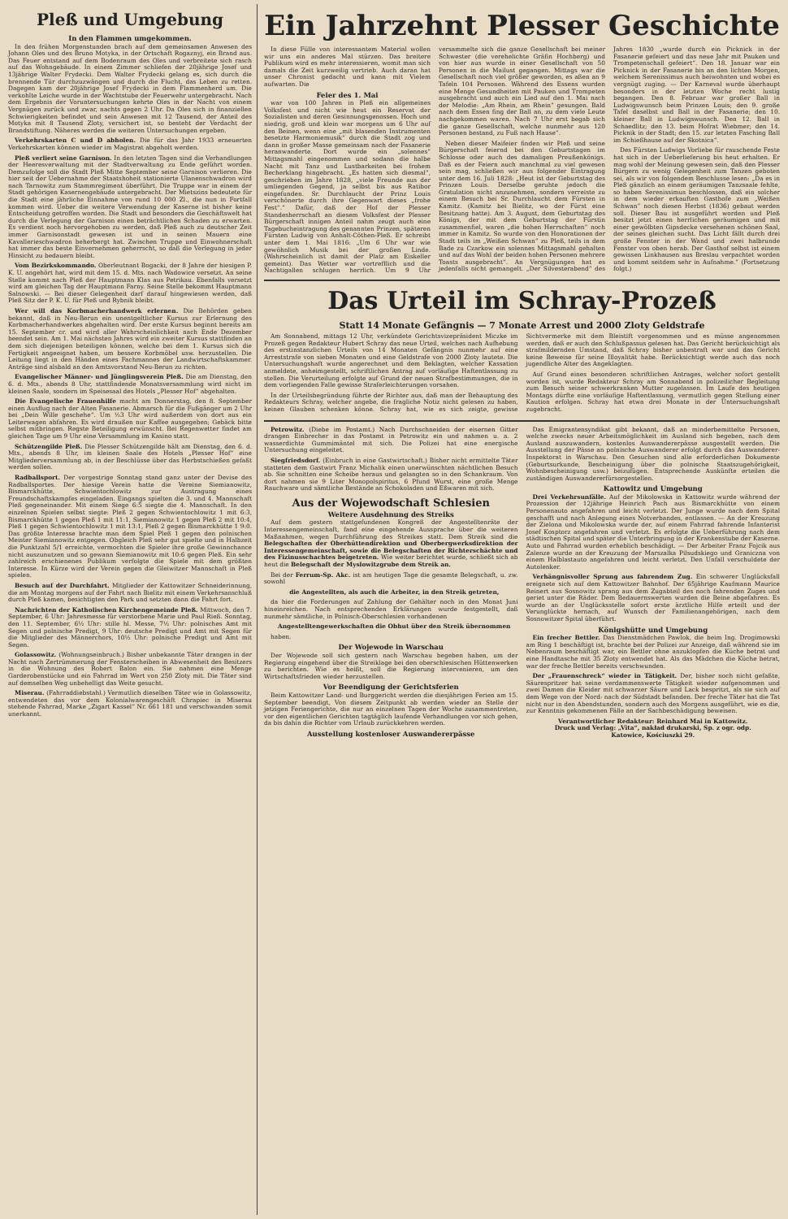Pleß und Umgebung
In den Flammen umgekommen.
In den frühen Morgenstunden brach auf dem gemeinsamen Anwesen des Johann Oles und des Bruno Motyka, in der Ortschaft Rogaznyj, ein Brand aus. Das Feuer entstand auf dem Bodenraum des Oles und verbreitete sich rasch auf das Wohngebäude. In einem Zimmer schliefen der 20jährige Josef und 13jährige Walter Frydecki. Dem Walter Frydecki gelang es, sich durch die brennende Tür durchzuzwängen und durch die Flucht, das Leben zu retten. Dagegen kam der 20jährige Josef Frydecki in dem Flammenherd um. Die verkohlte Leiche wurde in der Wachtstube der Feuerwehr untergebracht. Nach dem Ergebnis der Voruntersuchungen kehrte Oles in der Nacht von einem Vergnügen zurück und zwar, nachts gegen 2 Uhr. Da Oles sich in finanziellen Schwierigkeiten befindet und sein Anwesen mit 12 Tausend, der Anteil des Motyka mit 8 Tausend Zloty, versichert ist, so besteht der Verdacht der Brandstiftung. Näheres werden die weiteren Untersuchungen ergeben.
Verkehrskarten C und D abholen. Die für das Jahr 1933 erneuerten Verkehrskarten können wieder im Magistrat abgeholt werden.
Pleß verliert seine Garnison. In den letzten Tagen sind die Verhandlungen der Heeresverwaltung mit der Stadtverwaltung zu Ende geführt worden. Demzufolge soll die Stadt Pleß Mitte September seine Garnison verlieren. Die hier seit der Uebernahme der Staatshoheit stationierte Ulanenschwadron wird nach Tarnowitz zum Stammregiment überführt. Die Truppe war in einem der Stadt gehörigen Kasernengebäude untergebracht. Der Mietszins bedeutete für die Stadt eine jährliche Einnahme von rund 10 000 Zl., die nun in Fortfall kommen wird. Ueber die weitere Verwendung der Kaserne ist bisher keine Entscheidung getroffen worden. Die Stadt und besonders die Geschäftswelt hat durch die Verlegung der Garnison einen beträchtlichen Schaden zu erwarten. Es verdient noch hervorgehoben zu werden, daß Pleß auch zu deutscher Zeit immer Garnisonstadt gewesen ist und in seinen Mauern eine Kavallerieschwadron beherbergt hat. Zwischen Truppe und Einwohnerschaft hat immer das beste Einvernehmen geherrscht, so daß die Verlegung in jeder Hinsicht zu bedauern bleibt.
Vom Bezirkskommando. Oberleutnant Bogacki, der 8 Jahre der hiesigen P. K. U. angehört hat, wird mit dem 15. d. Mts. nach Wadowice versetzt. An seine Stelle kommt nach Pleß der Hauptmann Klas aus Petrikau. Ebenfalls versetzt wird am gleichen Tag der Hauptmann Farny. Seine Stelle bekommt Hauptmann Salnowski. — Bei dieser Gelegenheit darf darauf hingewiesen werden, daß Pleß Sitz der P. K. U. für Pleß und Rybnik bleibt.
Wer will das Korbmacherhandwerk erlernen. Die Behörden geben bekannt, daß in Neu-Berun ein unentgeltlicher Kursus zur Erlernung des Korbmacherhandwerkes abgehalten wird. Der erste Kursus beginnt bereits am 15. September cr. und wird aller Wahrscheinlichkeit nach Ende Dezember beendet sein. Am 1. Mai nächsten Jahres wird ein zweiter Kursus stattfinden an dem sich diejenigen beteiligen können, welche bei dem 1. Kursus sich die Fertigkeit angeeignet haben, um bessere Korbmöbel usw. herzustellen. Die Leitung liegt in den Händen eines Fachmannes der Landwirtschaftskammer. Anträge sind alsbald an den Amtsvorstand Neu-Berun zu richten.
Evangelischer Männer- und Jünglingsverein Pleß. Die am Dienstag, den 6. d. Mts., abends 8 Uhr, stattfindende Monatsversammlung wird nicht im kleinen Saale, sondern im Speisesaal des Hotels „Plesser Hof“ abgehalten.
Die Evangelische Frauenhilfe macht am Donnerstag, den 8. September einen Ausflug nach der Alten Fasanerie. Abmarsch für die Fußgänger um 2 Uhr bei „Dein Wille geschehe“. Um ½3 Uhr wird außerdem von dort aus ein Leiterwagen abfahren. Es wird draußen nur Kaffee ausgegeben; Gebäck bitte selbst mitbringen. Regste Beteiligung erwünscht. Bei Regenwetter findet am gleichen Tage um 9 Uhr eine Versammlung im Kasino statt.
Schützengilde Pleß. Die Plesser Schützengilde hält am Dienstag, den 6. d. Mts., abends 8 Uhr, im kleinen Saale des Hotels „Plesser Hof“ eine Mitgliederversammlung ab, in der Beschlüsse über das Herbstschießen gefaßt werden sollen.
Radballsport. Der vorgestrige Sonntag stand ganz unter der Devise des Radballsportes. Der hiesige Verein hatte die Vereine Siemianowitz, Bismarckhütte, Schwientochlowitz zur Austragung eines Freundschaftskampfes eingeladen. Eingangs spielten die 3. und 4. Mannschaft Pleß gegeneinander. Mit einem Siege 6:5 siegte die 4. Mannschaft. In den einzelnen Spielen selbst siegte: Pleß 2 gegen Schwientochlowitz 1 mit 6:3, Bismarckhütte 1 gegen Pleß 1 mit 11:1, Siemianowitz 1 gegen Pleß 2 mit 10:4, Pleß 1 gegen Schwientochlowitz 1 mit 13:1, Pleß 2 gegen Bismarckhütte 1 9:0. Das größte Interesse brachte man dem Spiel Pleß 1 gegen den polnischen Meister Siemianowitz entgegen. Obgleich Pleß sehr gut spielte und in Halbzeit die Punktzahl 5/1 erreichte, vermochten die Spieler ihre große Gewinnchance nicht auszunutzen und so gewann Siemianowitz mit 10:6 gegen Pleß. Ein sehr zahlreich erschienenes Publikum verfolgte die Spiele mit dem größten Interesse. In Kürze wird der Verein gegen die Gleiwitzer Mannschaft in Pleß spielen.
Besuch auf der Durchfahrt. Mitglieder der Kattowitzer Schneiderinnung, die am Montag morgens auf der Fahrt nach Bielitz mit einem Verkehrsanschluß durch Pleß kamen, besichtigten den Park und setzten dann die Fahrt fort.
Nachrichten der Katholischen Kirchengemeinde Pleß. Mittwoch, den 7. September, 6 Uhr: Jahresmesse für verstorbene Marie und Paul Rieß. Sonntag, den 11. September, 6½ Uhr: stille hl. Messe, 7½ Uhr: polnisches Amt mit Segen und polnische Predigt, 9 Uhr: deutsche Predigt und Amt mit Segen für die Mitglieder des Männerchors, 10½ Uhr: polnische Predigt und Amt mit Segen.
Golassowitz. (Wohnungseinbruch.) Bisher unbekannte Täter drangen in der Nacht nach Zertrümmerung der Fensterscheiben in Abwesenheit des Besitzers in die Wohnung des Robert Balon ein. Sie nahmen eine Menge Garderobenstücke und ein Fahrrad im Wert von 250 Zloty mit. Die Täter sind auf demselben Weg unbehelligt das Weite gesucht.
Miserau. (Fahrraddiebstahl.) Vermutlich dieselben Täter wie in Golassowitz, entwendeten das vor dem Kolonialwarengeschäft Chrapiec in Miserau stehende Fahrrad, Marke „Zigart Kassel“ Nr. 661 181 und verschwanden somit unerkannt.
Ein Jahrzehnt Plesser Geschichte
In diese Fülle von interessantem Material wollen wir uns ein anderes Mal stürzen. Das breitere Publikum wird es mehr interessieren, womit man sich damals die Zeit kurzweilig vertrieb. Auch daran hat unser Chronist gedacht und kann mit Vielem aufwarten. Die
Feier des 1. Mai
war von 100 Jahren in Pleß ein allgemeines Volksfest und nicht wie heut ein Reservat der Sozialisten und deren Gesinnungsgenossen. Hoch und niedrig, groß und klein war morgens um 6 Uhr auf den Beinen, wenn eine „mit blasenden Instrumenten besetzte Harmoniemusik“ durch die Stadt zog und dann in großer Masse gemeinsam nach der Fasanerie heranwanderte. Dort wurde ein „solennes“ Mittagsmahl eingenommen und sodann die halbe Nacht mit Tanz und Lustbarkeiten bei frohem Becherklang hingebracht. „Es hatten sich diesmal“, geschrieben im Jahre 1828, „viele Freunde aus der umliegenden Gegend, ja selbst bis aus Ratibor eingefunden. Sr. Durchlaucht der Prinz Louis verschönerte durch ihre Gegenwart dieses „frohe Fest“.“ Dafür, daß der Hof der Plesser Standesherrschaft an diesem Volksfest der Plesser Bürgerschaft innigen Anteil nahm zeugt auch eine Tagebucheintragung des genannten Prinzen, späteren Fürsten Ludwig von Anhalt-Cöthen-Pleß. Er schreibt unter dem 1. Mai 1816: „Um 6 Uhr war wie gewöhnlich Musik bei der großen Linde. (Wahrscheinlich ist damit der Platz am Eiskeller gemeint). Das Wetter war vortrefflich und die Nachtigallen schlugen herrlich. Um 9 Uhr versammelte sich die ganze Gesellschaft bei meiner Schwester (die verehelichte Gräfin Hochberg) und von hier aus wurde in einer Gesellschaft von 50 Personen in die Mailust gegangen. Mittags war die Gesellschaft noch viel größer geworden, es aßen an 9 Tafeln 104 Personen. Während des Essens wurden eine Menge Gesundheiten mit Pauken und Trompeten ausgebracht und auch ein Lied auf den 1. Mai nach der Melodie: „Am Rhein, am Rhein“ gesungen. Bald nach dem Essen fing der Ball an, zu dem viele Leute nachgekommen waren. Nach 7 Uhr erst begab sich die ganze Gesellschaft, welche nunmehr aus 120 Personen bestand, zu Fuß nach Hause“.
Neben dieser Maifeier finden wir Pleß und seine Bürgerschaft feiernd bei den Geburtstagen im Schlosse oder auch des damaligen Preußenkönigs. Daß es der Feiern auch manchmal zu viel gewesen sein mag, schließen wir aus folgender Eintragung unter dem 16. Juli 1828: „Heut ist der Geburtstag des Prinzen Louis. Derselbe geruhte jedoch die Gratulation nicht anzunehmen, sondern verreiste zu einem Besuch bei Sr. Durchlaucht dem Fürsten in Kamitz. (Kamitz bei Bielitz, wo der Fürst eine Besitzung hatte). Am 3. August, dem Geburtstag des Königs, der mit dem Geburtstag der Fürstin zusammenfiel, waren „die hohen Herrschaften“ noch immer in Kamitz. So wurde von den Honorationen der Stadt teils im „Weißen Schwan“ zu Pleß, teils in dem Bade zu Czarkow ein solennes Mittagsmahl gehalten und auf das Wohl der beiden hohen Personen mehrere Toasts ausgebracht“. An Vergnügungen hat es jedenfalls nicht gemangelt. „Der Silvesterabend“ des Jahres 1830 „wurde durch ein Picknick in der Fasanerie gefeiert und das neue Jahr mit Pauken und Trompetenschall gefeiert“. Den 18. Januar war ein Picknick in der Fasanerie bis an den lichten Morgen, welchem Serenissimus auch beiwohnten und wobei es vergnügt zuging. — Der Karneval wurde überhaupt besonders in der letzten Woche recht lustig begangen. Den 8. Februar war großer Ball in Ludwigswunsch beim Prinzen Louis; den 9. große Tafel daselbst und Ball in der Fasanerie; den 10. kleiner Ball in Ludwigswunsch. Den 12. Ball in Schaedlitz; den 13. beim Hofrat Wiebmer; den 14. Picknik in der Stadt; den 15. zur letzten Fasching Ball im Schießhause auf der Skotnica“.
Des Fürsten Ludwigs Vorliebe für rauschende Feste hat sich in der Ueberlieferung bis heut erhalten. Er mag wohl der Meinung gewesen sein, daß den Plesser Bürgern zu wenig Gelegenheit zum Tanzen geboten sei, als wir von folgendem Beschlusse lesen: „Da es in Pleß gänzlich an einem geräumigen Tanzsaale fehlte, so haben Serenissimus beschlossen, daß ein solcher in dem wieder erkauften Gasthofe zum „Weißen Schwan“ noch diesen Herbst (1836) gebaut werden soll. Dieser Bau ist ausgeführt worden und Pleß besitzt jetzt einen herrlichen geräumigen und mit einer gewölbten Gipsdecke versehenen schönen Saal, der seines gleichen sucht. Das Licht fällt durch drei große Fenster in der Wand und zwei halbrunde Fenster von oben herab. Der Gasthof selbst ist einem gewissen Linkhausen aus Breslau verpachtet worden und kommt seitdem sehr in Aufnahme.“ (Fortsetzung folgt.)
Das Urteil im Schray-Prozeß
Statt 14 Monate Gefängnis — 7 Monate Arrest und 2000 Zloty Geldstrafe
Am Sonnabend, mittags 12 Uhr, verkündete Gerichtsvizepräsident Miczke im Prozeß gegen Redakteur Hubert Schray das neue Urteil, welches nach Aufhebung des erstinstanzlichen Urteils von 14 Monaten Gefängnis nunmehr auf eine Arreststrafe von sieben Monaten und eine Geldstrafe von 2000 Zloty lautete. Die Untersuchungshaft wurde angerechnet und dem Beklagten, welcher Kassation anmeldete, anheimgestellt, schriftlichen Antrag auf vorläufige Haftentlassung zu stellen. Die Verurteilung erfolgte auf Grund der neuen Strafbestimmungen, die in dem vorliegenden Falle gewisse Straferleichterungen vorsahen.
In der Urteilsbegründung führte der Richter aus, daß man der Behauptung des Redakteurs Schray, welcher angebe, die fragliche Notiz nicht gelesen zu haben, keinen Glauben schenken könne. Schray hat, wie es sich zeigte, gewisse Sichtvermerke mit dem Bleistift vorgenommen und es müsse angenommen werden, daß er auch den Schlußpassus gelesen hat. Das Gericht berücksichtigt als strafmildernden Umstand, daß Schray bisher unbestraft war und das Gericht keine Beweise für seine Illoyalität habe. Berücksichtigt werde auch das noch jugendliche Alter des Angeklagten.
Auf Grund eines besonderen schriftlichen Antrages, welcher sofort gestellt worden ist, wurde Redakteur Schray am Sonnabend in polizeilicher Begleitung zum Besuch seiner schwerkranken Mutter zugelassen. Im Laufe des heutigen Montags dürfte eine vorläufige Haftentlassung, vermutlich gegen Stellung einer Kaution erfolgen. Schray hat etwa drei Monate in der Untersuchungshaft zugebracht.
Petrowitz. (Diebe im Postamt.) Nach Durchschneiden der eisernen Gitter drangen Einbrecher in das Postamt in Petrowitz ein und nahmen u. a. 2 wasserdichte Gummimäntel mit sich. Die Polizei hat eine energische Untersuchung eingeleitet.
Siegfriedsdorf. (Einbruch in eine Gastwirtschaft.) Bisher nicht ermittelte Täter statteten dem Gastwirt Franz Michalik einen unerwünschten nächtlichen Besuch ab. Sie schnitten eine Scheibe heraus und gelangten so in den Schankraum. Von dort nahmen sie 9 Liter Monopolspiritus, 6 Pfund Wurst, eine große Menge Rauchware und sämtliche Bestände an Schokoladen und Eßwaren mit sich.
Aus der Wojewodschaft Schlesien
Weitere Ausdehnung des Streiks
Auf dem gestern stattgefundenen Kongreß der Angestelltenräte der Interessengemeinschaft, fand eine eingehende Aussprache über die weiteren Maßnahmen, wegen Durchführung des Streikes statt. Dem Streik sind die Belegschaften der Oberhüttendirektion und Oberbergwerksdirektion der Interessengemeinschaft, sowie die Belegschaften der Richterschächte und des Fizinusschachtes beigetreten. Wie weiter berichtet wurde, schließt sich ab heut die Belegschaft der Myslowitzgrube dem Streik an.
Bei der Ferrum-Sp. Akc. ist am heutigen Tage die gesamte Belegschaft, u. zw. sowohl
die Angestellten, als auch die Arbeiter, in den Streik getreten,
da hier die Forderungen auf Zahlung der Gehälter noch in den Monat Juni hineinreichen. Nach entsprechenden Erklärungen wurde festgestellt, daß nunmehr sämtliche, in Polnisch-Oberschlesien vorhandenen
Angestelltengewerkschaften die Obhut über den Streik übernommen
haben.
Der Wojewode in Warschau
Der Wojewode soll sich gestern nach Warschau begeben haben, um der Regierung eingehend über die Streiklage bei den oberschlesischen Hüttenwerken zu berichten. Wie es heißt, soll die Regierung intervenieren, um den Wirtschaftsfrieden wieder herzustellen.
Vor Beendigung der Gerichtsferien
Beim Kattowitzer Land- und Burggericht werden die diesjährigen Ferien am 15. September beendigt, Von diesem Zeitpunkt ab werden wieder an Stelle der jetzigen Feriengerichte, die nur an einzelnen Tagen der Woche zusammentreten, vor den eigentlichen Gerichten tagtäglich laufende Verhandlungen vor sich gehen, da bis dahin die Richter vom Urlaub zurückkehren werden.
Ausstellung kostenloser Auswandererpässe
Das Emigrantensyndikat gibt bekannt, daß an minderbemittelte Personen, welche zwecks neuer Arbeitsmöglichkeit im Ausland sich begeben, nach dem Ausland auszuwandern, kostenlos Auswandererpässe ausgestellt werden. Die Ausstellung der Pässe an polnische Auswanderer erfolgt durch das Auswanderer-Inspektorat in Warschau. Den Gesuchen sind alle erforderlichen Dokumente (Geburtsurkunde, Bescheinigung über die polnische Staatszugehörigkeit, Wohnbescheinigung usw.) beizufügen. Entsprechende Auskünfte erteilen die zuständigen Auswandererfürsorgestellen.
Kattowitz und Umgebung
Drei Verkehrsunfälle. Auf der Mikolowska in Kattowitz wurde während der Prozession der 12jährige Heinrich Pach aus Bismarckhütte von einem Personenauto angefahren und leicht verletzt. Der Junge wurde nach dem Spital geschafft und nach Anlegung eines Notverbandes, entlassen. — An der Kreuzung der Zielona und Mikolowska wurde der, auf einem Fahrrad fahrende Infanterist Josef Kosptorz angefahren und verletzt. Es erfolgte die Ueberführung nach dem städtischen Spital und später die Unterbringung in der Krankenstube der Kaserne. Auto und Fahrrad wurden erheblich beschädigt. — Der Arbeiter Franz Fojcik aus Zalenze wurde an der Kreuzung der Marszalka Pilsudskiego und Graniczna von einem Halblastauto angefahren und leicht verletzt. Den Unfall verschuldete der Autolenker.
Verhängnisvoller Sprung aus fahrendem Zug. Ein schwerer Unglücksfall ereignete sich auf dem Kattowitzer Bahnhof. Der 65jährige Kaufmann Maurice Reinert aus Sosnowitz sprang aus dem Zugabteil des noch fahrenden Zuges und geriet unter die Räder. Dem Bedauernswerten wurden die Beine abgefahren. Es wurde an der Unglücksstelle sofort erste ärztliche Hilfe erteilt und der Verunglückte hernach, auf Wunsch der Familienangehörigen, nach dem Sosnowitzer Spital überführt.
Königshütte und Umgebung
Ein frecher Bettler. Das Dienstmädchen Pawlok, die beim Ing. Drogimowski am Ring 1 beschäftigt ist, brachte bei der Polizei zur Anzeige, daß während sie im Nebenraum beschäftigt war, ein Bettler ohne anzuklopfen die Küche betrat und eine Handtasche mit 35 Zloty entwendet hat. Als das Mädchen die Küche betrat, war der freche Bettler bereits verschwunden.
Der „Frauenschreck“ wieder in Tätigkeit. Der, bisher noch nicht gefaßte, Säurespritzer hat seine verdammenswerte Tätigkeit wieder aufgenommen und zwei Damen die Kleider mit schwarzer Säure und Lack bespritzt, als sie sich auf dem Wege von der Nord- nach der Südstadt befanden. Der freche Täter hat die Tat nicht nur in den Abendstunden, sondern auch des Morgens ausgeführt, wie es die, zur Kenntnis gekommenen Fälle an der Sachbeschädigung beweisen.
Verantwortlicher Redakteur: Reinhard Mai in Kattowitz.
Druck und Verlag: „Vita“, nakład drukarski, Sp. z ogr. odp.
Katowice, Kościuszki 29.